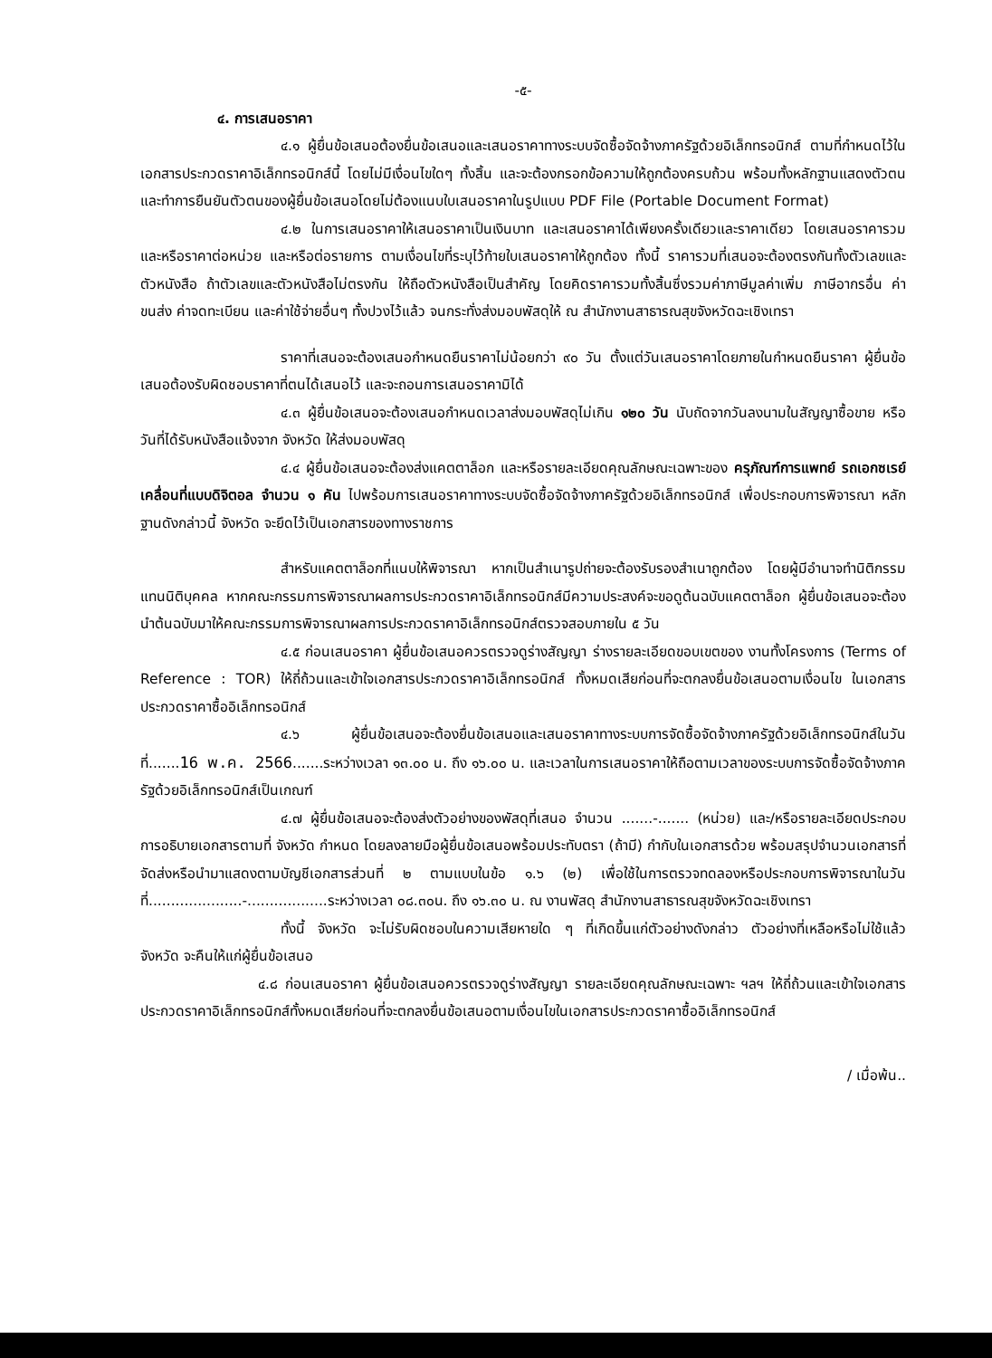-๕-
๔. การเสนอราคา
๔.๑ ผู้ยื่นข้อเสนอต้องยื่นข้อเสนอและเสนอราคาทางระบบจัดซื้อจัดจ้างภาครัฐด้วยอิเล็กทรอนิกส์ ตามที่กำหนดไว้ในเอกสารประกวดราคาอิเล็กทรอนิกส์นี้ โดยไม่มีเงื่อนไขใดๆ ทั้งสิ้น และจะต้องกรอกข้อความให้ถูกต้องครบถ้วน พร้อมทั้งหลักฐานแสดงตัวตนและทำการยืนยันตัวตนของผู้ยื่นข้อเสนอโดยไม่ต้องแนบใบเสนอราคาในรูปแบบ PDF File (Portable Document Format)
๔.๒ ในการเสนอราคาให้เสนอราคาเป็นเงินบาท และเสนอราคาได้เพียงครั้งเดียวและราคาเดียว โดยเสนอราคารวม และหรือราคาต่อหน่วย และหรือต่อรายการ ตามเงื่อนไขที่ระบุไว้ท้ายใบเสนอราคาให้ถูกต้อง ทั้งนี้ ราคารวมที่เสนอจะต้องตรงกันทั้งตัวเลขและตัวหนังสือ ถ้าตัวเลขและตัวหนังสือไม่ตรงกัน ให้ถือตัวหนังสือเป็นสำคัญ โดยคิดราคารวมทั้งสิ้นซึ่งรวมค่าภาษีมูลค่าเพิ่ม ภาษีอากรอื่น ค่าขนส่ง ค่าจดทะเบียน และค่าใช้จ่ายอื่นๆ ทั้งปวงไว้แล้ว จนกระทั่งส่งมอบพัสดุให้ ณ สำนักงานสาธารณสุขจังหวัดฉะเชิงเทรา
ราคาที่เสนอจะต้องเสนอกำหนดยืนราคาไม่น้อยกว่า ๙๐ วัน ตั้งแต่วันเสนอราคาโดยภายในกำหนดยืนราคา ผู้ยื่นข้อเสนอต้องรับผิดชอบราคาที่ตนได้เสนอไว้ และจะถอนการเสนอราคามิได้
๔.๓ ผู้ยื่นข้อเสนอจะต้องเสนอกำหนดเวลาส่งมอบพัสดุไม่เกิน ๑๒๐ วัน นับถัดจากวันลงนามในสัญญาซื้อขาย หรือวันที่ได้รับหนังสือแจ้งจาก จังหวัด ให้ส่งมอบพัสดุ
๔.๔ ผู้ยื่นข้อเสนอจะต้องส่งแคตตาล็อก และหรือรายละเอียดคุณลักษณะเฉพาะของ ครุภัณฑ์การแพทย์ รถเอกซเรย์เคลื่อนที่แบบดิจิตอล จำนวน ๑ คัน ไปพร้อมการเสนอราคาทางระบบจัดซื้อจัดจ้างภาครัฐด้วยอิเล็กทรอนิกส์ เพื่อประกอบการพิจารณา หลักฐานดังกล่าวนี้ จังหวัด จะยึดไว้เป็นเอกสารของทางราชการ
สำหรับแคตตาล็อกที่แนบให้พิจารณา หากเป็นสำเนารูปถ่ายจะต้องรับรองสำเนาถูกต้อง โดยผู้มีอำนาจทำนิติกรรมแทนนิติบุคคล หากคณะกรรมการพิจารณาผลการประกวดราคาอิเล็กทรอนิกส์มีความประสงค์จะขอดูต้นฉบับแคตตาล็อก ผู้ยื่นข้อเสนอจะต้องนำต้นฉบับมาให้คณะกรรมการพิจารณาผลการประกวดราคาอิเล็กทรอนิกส์ตรวจสอบภายใน ๕ วัน
๔.๕ ก่อนเสนอราคา ผู้ยื่นข้อเสนอควรตรวจดูร่างสัญญา ร่างรายละเอียดขอบเขตของ งานทั้งโครงการ (Terms of Reference : TOR) ให้ถี่ถ้วนและเข้าใจเอกสารประกวดราคาอิเล็กทรอนิกส์ ทั้งหมดเสียก่อนที่จะตกลงยื่นข้อเสนอตามเงื่อนไข ในเอกสารประกวดราคาซื้ออิเล็กทรอนิกส์
๔.๖ ผู้ยื่นข้อเสนอจะต้องยื่นข้อเสนอและเสนอราคาทางระบบการจัดซื้อจัดจ้างภาครัฐด้วยอิเล็กทรอนิกส์ในวันที่.......16 พ.ค. 2566.......ระหว่างเวลา ๑๓.๐๐ น. ถึง ๑๖.๐๐ น. และเวลาในการเสนอราคาให้ถือตามเวลาของระบบการจัดซื้อจัดจ้างภาครัฐด้วยอิเล็กทรอนิกส์เป็นเกณฑ์
๔.๗ ผู้ยื่นข้อเสนอจะต้องส่งตัวอย่างของพัสดุที่เสนอ จำนวน .......-....... (หน่วย) และ/หรือรายละเอียดประกอบการอธิบายเอกสารตามที่ จังหวัด กำหนด โดยลงลายมือผู้ยื่นข้อเสนอพร้อมประทับตรา (ถ้ามี) กำกับในเอกสารด้วย พร้อมสรุปจำนวนเอกสารที่จัดส่งหรือนำมาแสดงตามบัญชีเอกสารส่วนที่ ๒ ตามแบบในข้อ ๑.๖ (๒) เพื่อใช้ในการตรวจทดลองหรือประกอบการพิจารณาในวันที่.....................-..................ระหว่างเวลา ๐๘.๓๐น. ถึง ๑๖.๓๐ น. ณ งานพัสดุ สำนักงานสาธารณสุขจังหวัดฉะเชิงเทรา
ทั้งนี้ จังหวัด จะไม่รับผิดชอบในความเสียหายใด ๆ ที่เกิดขึ้นแก่ตัวอย่างดังกล่าว ตัวอย่างที่เหลือหรือไม่ใช้แล้ว จังหวัด จะคืนให้แก่ผู้ยื่นข้อเสนอ
๔.๘ ก่อนเสนอราคา ผู้ยื่นข้อเสนอควรตรวจดูร่างสัญญา รายละเอียดคุณลักษณะเฉพาะ ฯลฯ ให้ถี่ถ้วนและเข้าใจเอกสารประกวดราคาอิเล็กทรอนิกส์ทั้งหมดเสียก่อนที่จะตกลงยื่นข้อเสนอตามเงื่อนไขในเอกสารประกวดราคาซื้ออิเล็กทรอนิกส์
/ เมื่อพ้น..